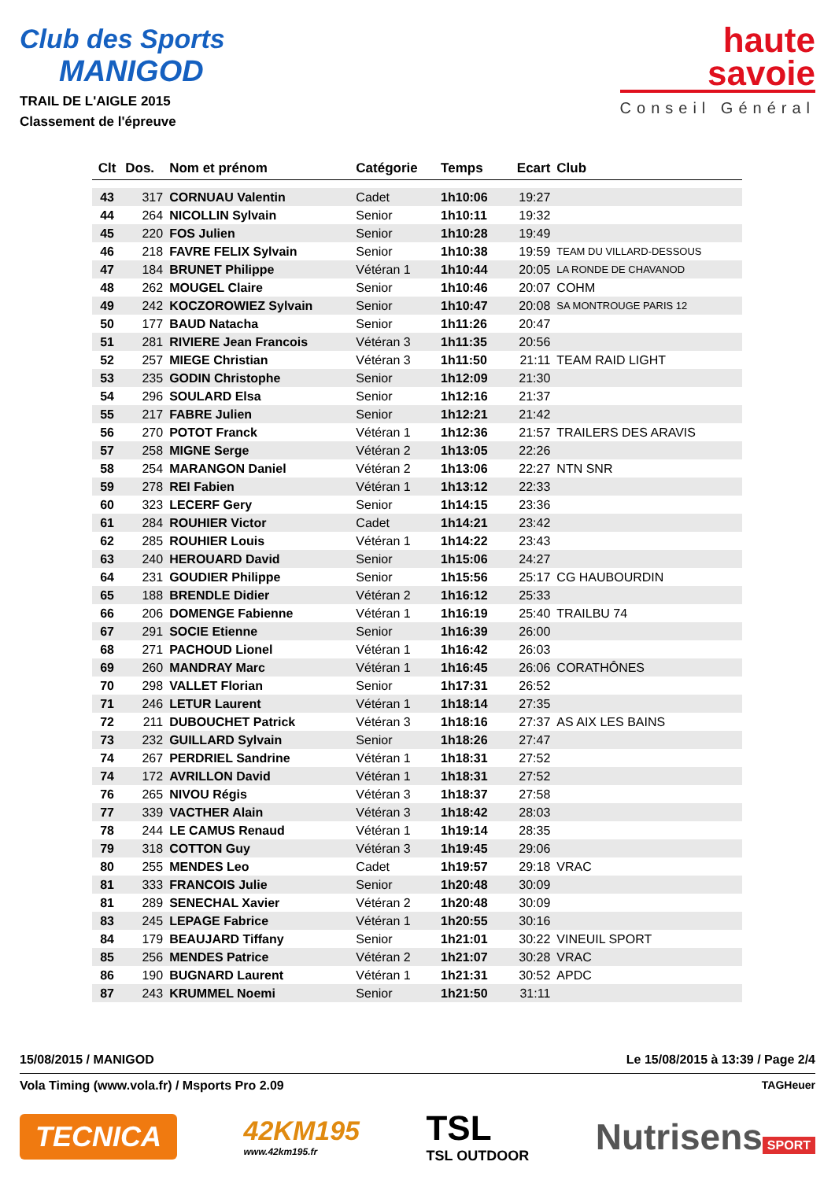Club des Sports
MANIGOD
TRAIL DE L'AIGLE 2015
Classement de l'épreuve
haute
savoie
Conseil Général
| Clt | Dos. | Nom et prénom | Catégorie | Temps | Ecart | Club |
| --- | --- | --- | --- | --- | --- | --- |
| 43 | 317 | CORNUAU Valentin | Cadet | 1h10:06 | 19:27 | |
| 44 | 264 | NICOLLIN Sylvain | Senior | 1h10:11 | 19:32 | |
| 45 | 220 | FOS Julien | Senior | 1h10:28 | 19:49 | |
| 46 | 218 | FAVRE FELIX Sylvain | Senior | 1h10:38 | 19:59 | TEAM DU VILLARD-DESSOUS |
| 47 | 184 | BRUNET Philippe | Vétéran 1 | 1h10:44 | 20:05 | LA RONDE DE CHAVANOD |
| 48 | 262 | MOUGEL Claire | Senior | 1h10:46 | 20:07 | COHM |
| 49 | 242 | KOCZOROWIEZ Sylvain | Senior | 1h10:47 | 20:08 | SA MONTROUGE PARIS 12 |
| 50 | 177 | BAUD Natacha | Senior | 1h11:26 | 20:47 | |
| 51 | 281 | RIVIERE Jean Francois | Vétéran 3 | 1h11:35 | 20:56 | |
| 52 | 257 | MIEGE Christian | Vétéran 3 | 1h11:50 | 21:11 | TEAM RAID LIGHT |
| 53 | 235 | GODIN Christophe | Senior | 1h12:09 | 21:30 | |
| 54 | 296 | SOULARD Elsa | Senior | 1h12:16 | 21:37 | |
| 55 | 217 | FABRE Julien | Senior | 1h12:21 | 21:42 | |
| 56 | 270 | POTOT Franck | Vétéran 1 | 1h12:36 | 21:57 | TRAILERS DES ARAVIS |
| 57 | 258 | MIGNE Serge | Vétéran 2 | 1h13:05 | 22:26 | |
| 58 | 254 | MARANGON Daniel | Vétéran 2 | 1h13:06 | 22:27 | NTN SNR |
| 59 | 278 | REI Fabien | Vétéran 1 | 1h13:12 | 22:33 | |
| 60 | 323 | LECERF Gery | Senior | 1h14:15 | 23:36 | |
| 61 | 284 | ROUHIER Victor | Cadet | 1h14:21 | 23:42 | |
| 62 | 285 | ROUHIER Louis | Vétéran 1 | 1h14:22 | 23:43 | |
| 63 | 240 | HEROUARD David | Senior | 1h15:06 | 24:27 | |
| 64 | 231 | GOUDIER Philippe | Senior | 1h15:56 | 25:17 | CG HAUBOURDIN |
| 65 | 188 | BRENDLE Didier | Vétéran 2 | 1h16:12 | 25:33 | |
| 66 | 206 | DOMENGE Fabienne | Vétéran 1 | 1h16:19 | 25:40 | TRAILBU 74 |
| 67 | 291 | SOCIE Etienne | Senior | 1h16:39 | 26:00 | |
| 68 | 271 | PACHOUD Lionel | Vétéran 1 | 1h16:42 | 26:03 | |
| 69 | 260 | MANDRAY Marc | Vétéran 1 | 1h16:45 | 26:06 | CORATHÔNES |
| 70 | 298 | VALLET Florian | Senior | 1h17:31 | 26:52 | |
| 71 | 246 | LETUR Laurent | Vétéran 1 | 1h18:14 | 27:35 | |
| 72 | 211 | DUBOUCHET Patrick | Vétéran 3 | 1h18:16 | 27:37 | AS AIX LES BAINS |
| 73 | 232 | GUILLARD Sylvain | Senior | 1h18:26 | 27:47 | |
| 74 | 267 | PERDRIEL Sandrine | Vétéran 1 | 1h18:31 | 27:52 | |
| 74 | 172 | AVRILLON David | Vétéran 1 | 1h18:31 | 27:52 | |
| 76 | 265 | NIVOU Régis | Vétéran 3 | 1h18:37 | 27:58 | |
| 77 | 339 | VACTHER Alain | Vétéran 3 | 1h18:42 | 28:03 | |
| 78 | 244 | LE CAMUS Renaud | Vétéran 1 | 1h19:14 | 28:35 | |
| 79 | 318 | COTTON Guy | Vétéran 3 | 1h19:45 | 29:06 | |
| 80 | 255 | MENDES Leo | Cadet | 1h19:57 | 29:18 | VRAC |
| 81 | 333 | FRANCOIS Julie | Senior | 1h20:48 | 30:09 | |
| 81 | 289 | SENECHAL Xavier | Vétéran 2 | 1h20:48 | 30:09 | |
| 83 | 245 | LEPAGE Fabrice | Vétéran 1 | 1h20:55 | 30:16 | |
| 84 | 179 | BEAUJARD Tiffany | Senior | 1h21:01 | 30:22 | VINEUIL SPORT |
| 85 | 256 | MENDES Patrice | Vétéran 2 | 1h21:07 | 30:28 | VRAC |
| 86 | 190 | BUGNARD Laurent | Vétéran 1 | 1h21:31 | 30:52 | APDC |
| 87 | 243 | KRUMMEL Noemi | Senior | 1h21:50 | 31:11 | |
15/08/2015 / MANIGOD Le 15/08/2015 à 13:39 / Page 2/4
Vola Timing (www.vola.fr) / Msports Pro 2.09 TAGHeuer
TECNICA
42KM195
www.42km195.fr
TSL
TSL OUTDOOR
Nutrisens
SPORT